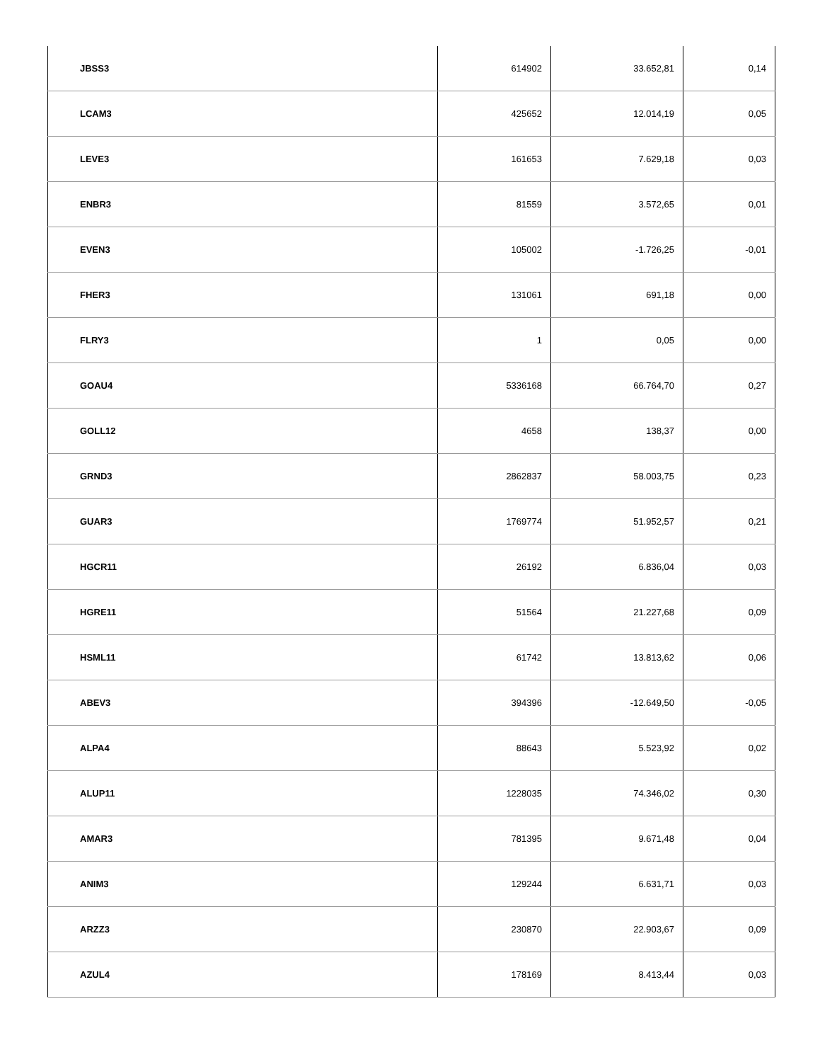| JBSS3 | 614902 | 33.652,81 | 0,14 |
| LCAM3 | 425652 | 12.014,19 | 0,05 |
| LEVE3 | 161653 | 7.629,18 | 0,03 |
| ENBR3 | 81559 | 3.572,65 | 0,01 |
| EVEN3 | 105002 | -1.726,25 | -0,01 |
| FHER3 | 131061 | 691,18 | 0,00 |
| FLRY3 | 1 | 0,05 | 0,00 |
| GOAU4 | 5336168 | 66.764,70 | 0,27 |
| GOLL12 | 4658 | 138,37 | 0,00 |
| GRND3 | 2862837 | 58.003,75 | 0,23 |
| GUAR3 | 1769774 | 51.952,57 | 0,21 |
| HGCR11 | 26192 | 6.836,04 | 0,03 |
| HGRE11 | 51564 | 21.227,68 | 0,09 |
| HSML11 | 61742 | 13.813,62 | 0,06 |
| ABEV3 | 394396 | -12.649,50 | -0,05 |
| ALPA4 | 88643 | 5.523,92 | 0,02 |
| ALUP11 | 1228035 | 74.346,02 | 0,30 |
| AMAR3 | 781395 | 9.671,48 | 0,04 |
| ANIM3 | 129244 | 6.631,71 | 0,03 |
| ARZZ3 | 230870 | 22.903,67 | 0,09 |
| AZUL4 | 178169 | 8.413,44 | 0,03 |